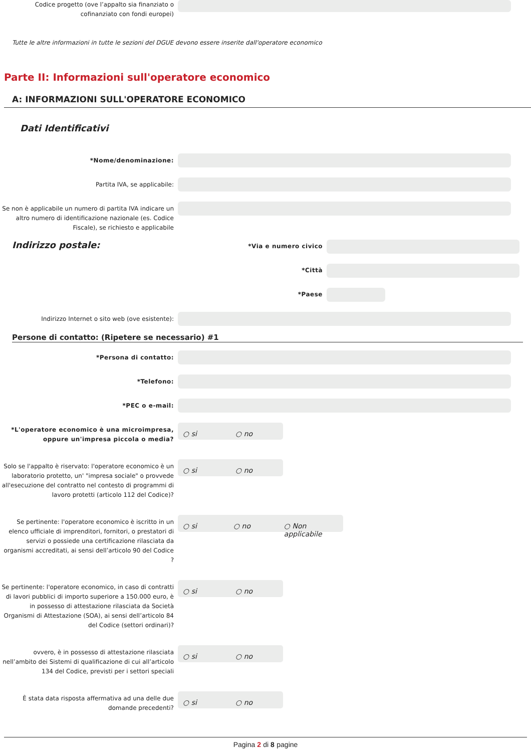Codice progetto (ove l’appalto sia finanziato o cofinanziato con fondi europei)
Tutte le altre informazioni in tutte le sezioni del DGUE devono essere inserite dall'operatore economico
Parte II: Informazioni sull'operatore economico
A: INFORMAZIONI SULL'OPERATORE ECONOMICO
Dati Identificativi
*Nome/denominazione:
Partita IVA, se applicabile:
Se non è applicabile un numero di partita IVA indicare un altro numero di identificazione nazionale (es. Codice Fiscale), se richiesto e applicabile
Indirizzo postale:
*Via e numero civico
*Città
*Paese
Indirizzo Internet o sito web (ove esistente):
Persone di contatto: (Ripetere se necessario) #1
*Persona di contatto:
*Telefono:
*PEC o e-mail:
*L'operatore economico è una microimpresa, oppure un'impresa piccola o media?
○ si ○ no
Solo se l'appalto è riservato: l'operatore economico è un laboratorio protetto, un' "impresa sociale" o provvede all'esecuzione del contratto nel contesto di programmi di lavoro protetti (articolo 112 del Codice)?
○ si ○ no
Se pertinente: l'operatore economico è iscritto in un elenco ufficiale di imprenditori, fornitori, o prestatori di servizi o possiede una certificazione rilasciata da organismi accreditati, ai sensi dell’articolo 90 del Codice ?
○ si ○ no ○ Non applicabile
Se pertinente: l'operatore economico, in caso di contratti di lavori pubblici di importo superiore a 150.000 euro, è in possesso di attestazione rilasciata da Società Organismi di Attestazione (SOA), ai sensi dell’articolo 84 del Codice (settori ordinari)?
○ si ○ no
ovvero, è in possesso di attestazione rilasciata nell’ambito dei Sistemi di qualificazione di cui all’articolo 134 del Codice, previsti per i settori speciali
○ si ○ no
È stata data risposta affermativa ad una delle due domande precedenti?
○ si ○ no
Pagina 2 di 8 pagine